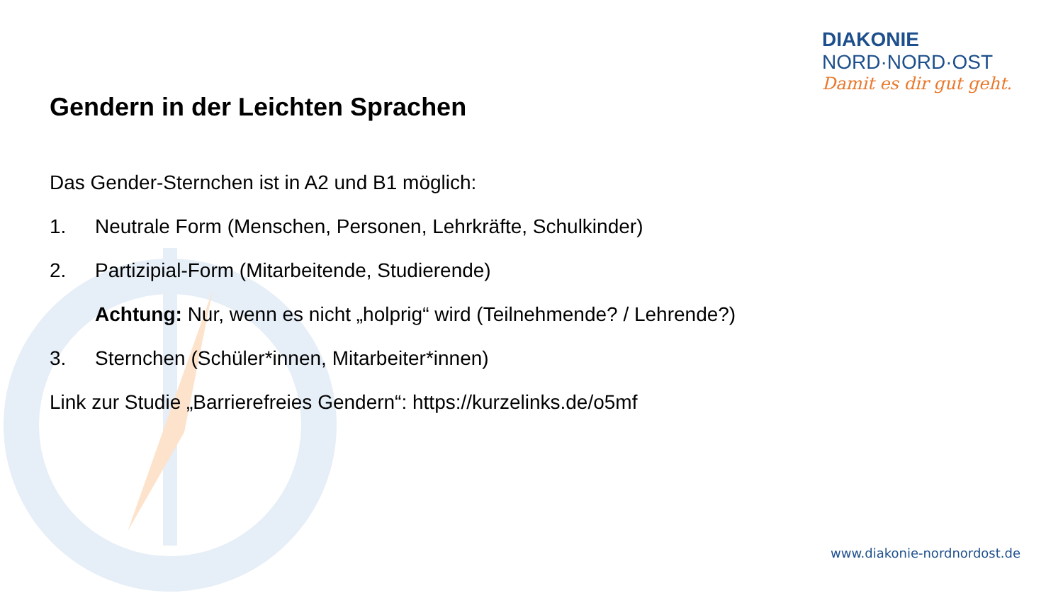DIAKONIE
NORD·NORD·OST
Damit es dir gut geht.
Gendern in der Leichten Sprachen
Das Gender-Sternchen ist in A2 und B1 möglich:
1. Neutrale Form (Menschen, Personen, Lehrkräfte, Schulkinder)
2. Partizipial-Form (Mitarbeitende, Studierende)
Achtung: Nur, wenn es nicht „holprig“ wird (Teilnehmende? / Lehrende?)
3. Sternchen (Schüler*innen, Mitarbeiter*innen)
Link zur Studie „Barrierefreies Gendern“: https://kurzelinks.de/o5mf
www.diakonie-nordnordost.de